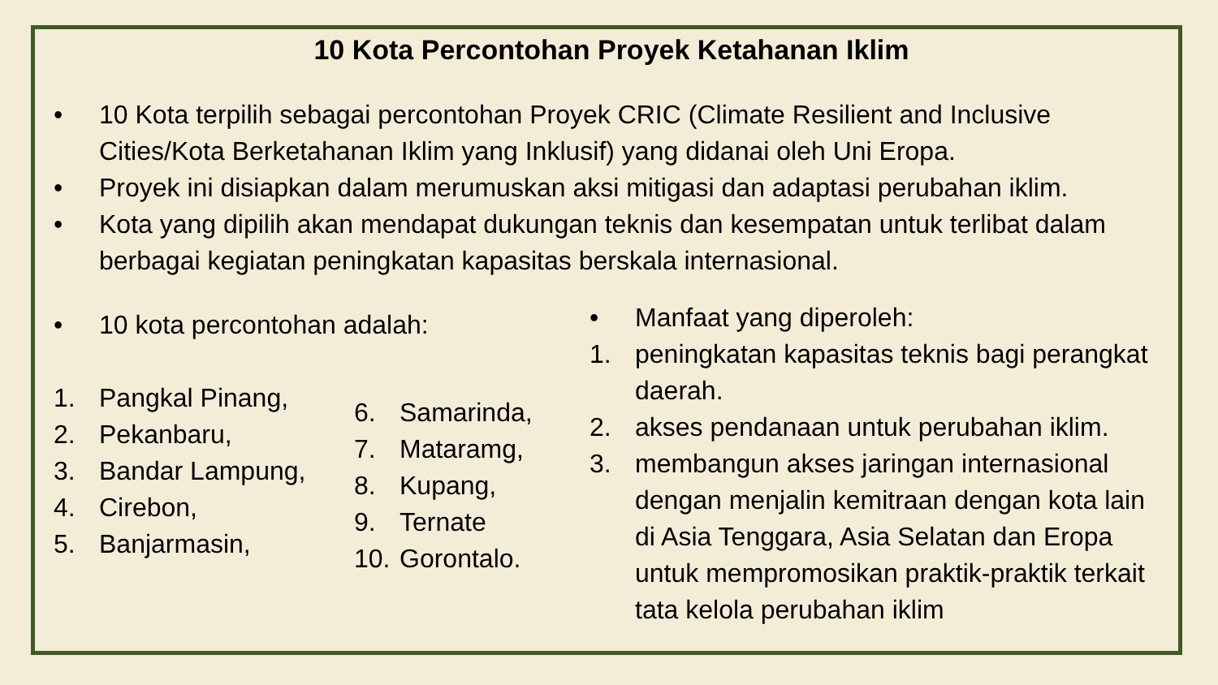10 Kota Percontohan Proyek Ketahanan Iklim
• 10 Kota terpilih sebagai percontohan Proyek CRIC (Climate Resilient and Inclusive Cities/Kota Berketahanan Iklim yang Inklusif) yang didanai oleh Uni Eropa.
• Proyek ini disiapkan dalam merumuskan aksi mitigasi dan adaptasi perubahan iklim.
• Kota yang dipilih akan mendapat dukungan teknis dan kesempatan untuk terlibat dalam berbagai kegiatan peningkatan kapasitas berskala internasional.
• 10 kota percontohan adalah:
1. Pangkal Pinang,
2. Pekanbaru,
3. Bandar Lampung,
4. Cirebon,
5. Banjarmasin,
6. Samarinda,
7. Mataramg,
8. Kupang,
9. Ternate
10. Gorontalo.
• Manfaat yang diperoleh:
1. peningkatan kapasitas teknis bagi perangkat daerah.
2. akses pendanaan untuk perubahan iklim.
3. membangun akses jaringan internasional dengan menjalin kemitraan dengan kota lain di Asia Tenggara, Asia Selatan dan Eropa untuk mempromosikan praktik-praktik terkait tata kelola perubahan iklim